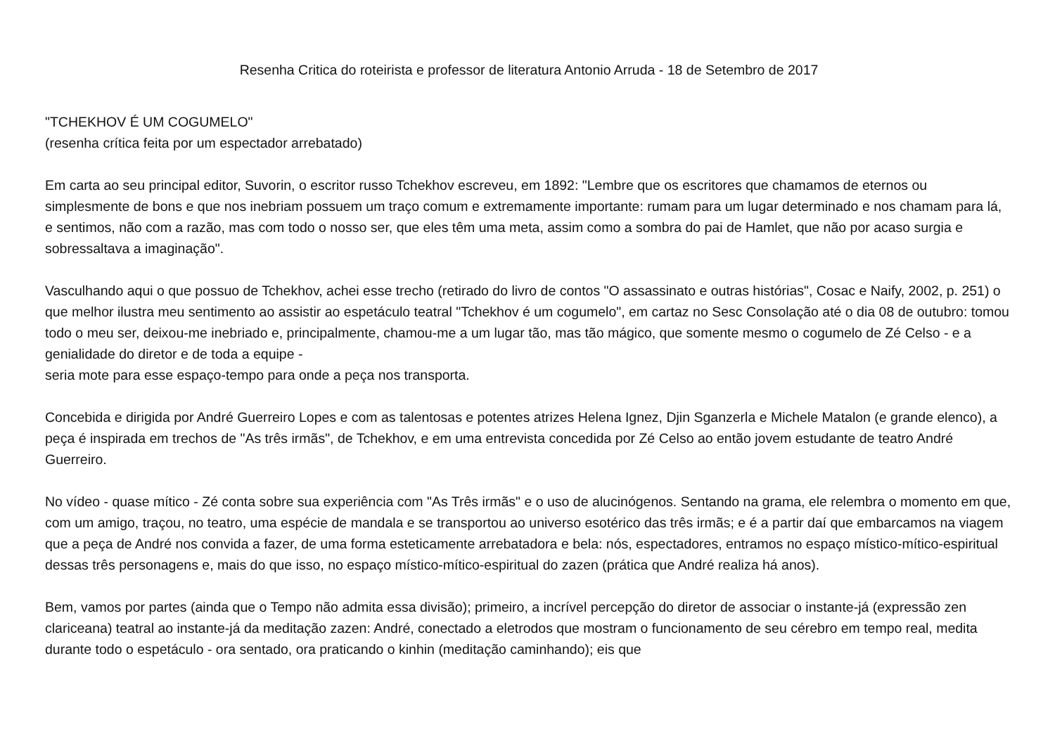Resenha Critica do roteirista e professor de literatura Antonio Arruda - 18 de Setembro de 2017
"TCHEKHOV É UM COGUMELO"
(resenha crítica feita por um espectador arrebatado)
Em carta ao seu principal editor, Suvorin, o escritor russo Tchekhov escreveu, em 1892: "Lembre que os escritores que chamamos de eternos ou simplesmente de bons e que nos inebriam possuem um traço comum e extremamente importante: rumam para um lugar determinado e nos chamam para lá, e sentimos, não com a razão, mas com todo o nosso ser, que eles têm uma meta, assim como a sombra do pai de Hamlet, que não por acaso surgia e sobressaltava a imaginação".
Vasculhando aqui o que possuo de Tchekhov, achei esse trecho (retirado do livro de contos "O assassinato e outras histórias", Cosac e Naify, 2002, p. 251) o que melhor ilustra meu sentimento ao assistir ao espetáculo teatral "Tchekhov é um cogumelo", em cartaz no Sesc Consolação até o dia 08 de outubro: tomou todo o meu ser, deixou-me inebriado e, principalmente, chamou-me a um lugar tão, mas tão mágico, que somente mesmo o cogumelo de Zé Celso - e a genialidade do diretor e de toda a equipe -
seria mote para esse espaço-tempo para onde a peça nos transporta.
Concebida e dirigida por André Guerreiro Lopes e com as talentosas e potentes atrizes Helena Ignez, Djin Sganzerla e Michele Matalon (e grande elenco), a peça é inspirada em trechos de "As três irmãs", de Tchekhov, e em uma entrevista concedida por Zé Celso ao então jovem estudante de teatro André Guerreiro.
No vídeo - quase mítico - Zé conta sobre sua experiência com "As Três irmãs" e o uso de alucinógenos. Sentando na grama, ele relembra o momento em que, com um amigo, traçou, no teatro, uma espécie de mandala e se transportou ao universo esotérico das três irmãs; e é a partir daí que embarcamos na viagem que a peça de André nos convida a fazer, de uma forma esteticamente arrebatadora e bela: nós, espectadores, entramos no espaço místico-mítico-espiritual dessas três personagens e, mais do que isso, no espaço místico-mítico-espiritual do zazen (prática que André realiza há anos).
Bem, vamos por partes (ainda que o Tempo não admita essa divisão); primeiro, a incrível percepção do diretor de associar o instante-já (expressão zen clariceana) teatral ao instante-já da meditação zazen: André, conectado a eletrodos que mostram o funcionamento de seu cérebro em tempo real, medita durante todo o espetáculo - ora sentado, ora praticando o kinhin (meditação caminhando); eis que